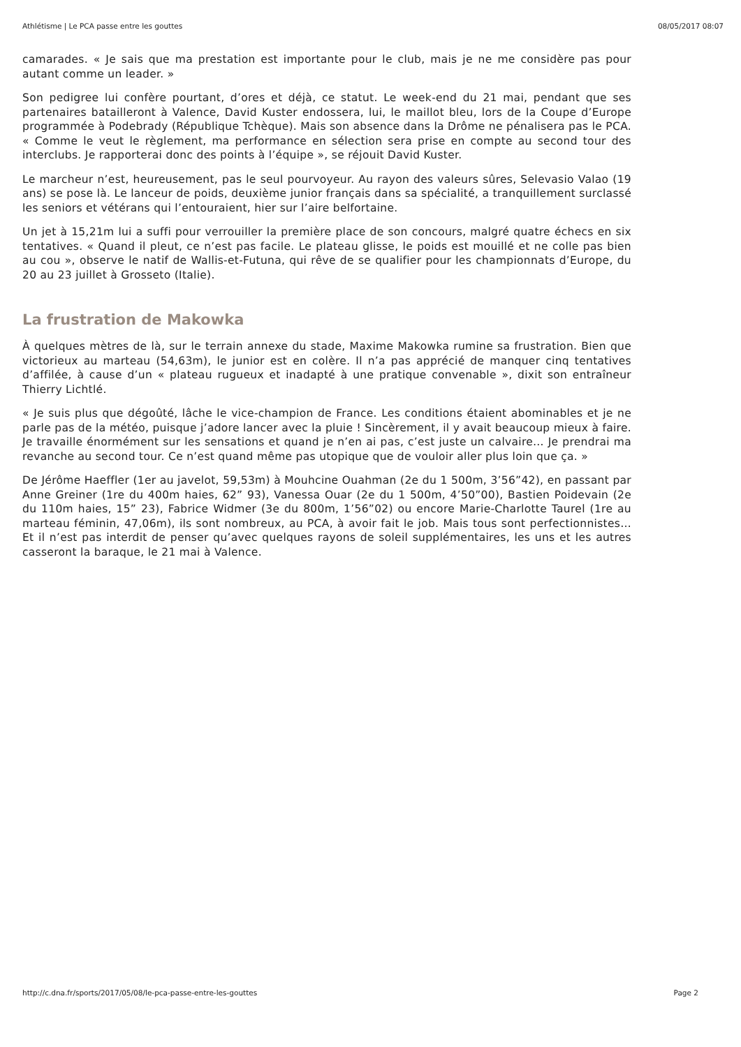Athlétisme | Le PCA passe entre les gouttes 08/05/2017 08:07
camarades. « Je sais que ma prestation est importante pour le club, mais je ne me considère pas pour autant comme un leader. »
Son pedigree lui confère pourtant, d’ores et déjà, ce statut. Le week-end du 21 mai, pendant que ses partenaires batailleront à Valence, David Kuster endossera, lui, le maillot bleu, lors de la Coupe d’Europe programmée à Podebrady (République Tchèque). Mais son absence dans la Drôme ne pénalisera pas le PCA. « Comme le veut le règlement, ma performance en sélection sera prise en compte au second tour des interclubs. Je rapporterai donc des points à l’équipe », se réjouit David Kuster.
Le marcheur n’est, heureusement, pas le seul pourvoyeur. Au rayon des valeurs sûres, Selevasio Valao (19 ans) se pose là. Le lanceur de poids, deuxième junior français dans sa spécialité, a tranquillement surclassé les seniors et vétérans qui l’entouraient, hier sur l’aire belfortaine.
Un jet à 15,21m lui a suffi pour verrouiller la première place de son concours, malgré quatre échecs en six tentatives. « Quand il pleut, ce n’est pas facile. Le plateau glisse, le poids est mouillé et ne colle pas bien au cou », observe le natif de Wallis-et-Futuna, qui rêve de se qualifier pour les championnats d’Europe, du 20 au 23 juillet à Grosseto (Italie).
La frustration de Makowka
À quelques mètres de là, sur le terrain annexe du stade, Maxime Makowka rumine sa frustration. Bien que victorieux au marteau (54,63m), le junior est en colère. Il n’a pas apprécié de manquer cinq tentatives d’affilée, à cause d’un « plateau rugueux et inadapté à une pratique convenable », dixit son entraîneur Thierry Lichtlé.
« Je suis plus que dégoûté, lâche le vice-champion de France. Les conditions étaient abominables et je ne parle pas de la météo, puisque j’adore lancer avec la pluie ! Sincèrement, il y avait beaucoup mieux à faire. Je travaille énormément sur les sensations et quand je n’en ai pas, c’est juste un calvaire… Je prendrai ma revanche au second tour. Ce n’est quand même pas utopique que de vouloir aller plus loin que ça. »
De Jérôme Haeffler (1er au javelot, 59,53m) à Mouhcine Ouahman (2e du 1 500m, 3’56”42), en passant par Anne Greiner (1re du 400m haies, 62” 93), Vanessa Ouar (2e du 1 500m, 4’50”00), Bastien Poidevain (2e du 110m haies, 15” 23), Fabrice Widmer (3e du 800m, 1’56”02) ou encore Marie-Charlotte Taurel (1re au marteau féminin, 47,06m), ils sont nombreux, au PCA, à avoir fait le job. Mais tous sont perfectionnistes… Et il n’est pas interdit de penser qu’avec quelques rayons de soleil supplémentaires, les uns et les autres casseront la baraque, le 21 mai à Valence.
http://c.dna.fr/sports/2017/05/08/le-pca-passe-entre-les-gouttes Page 2